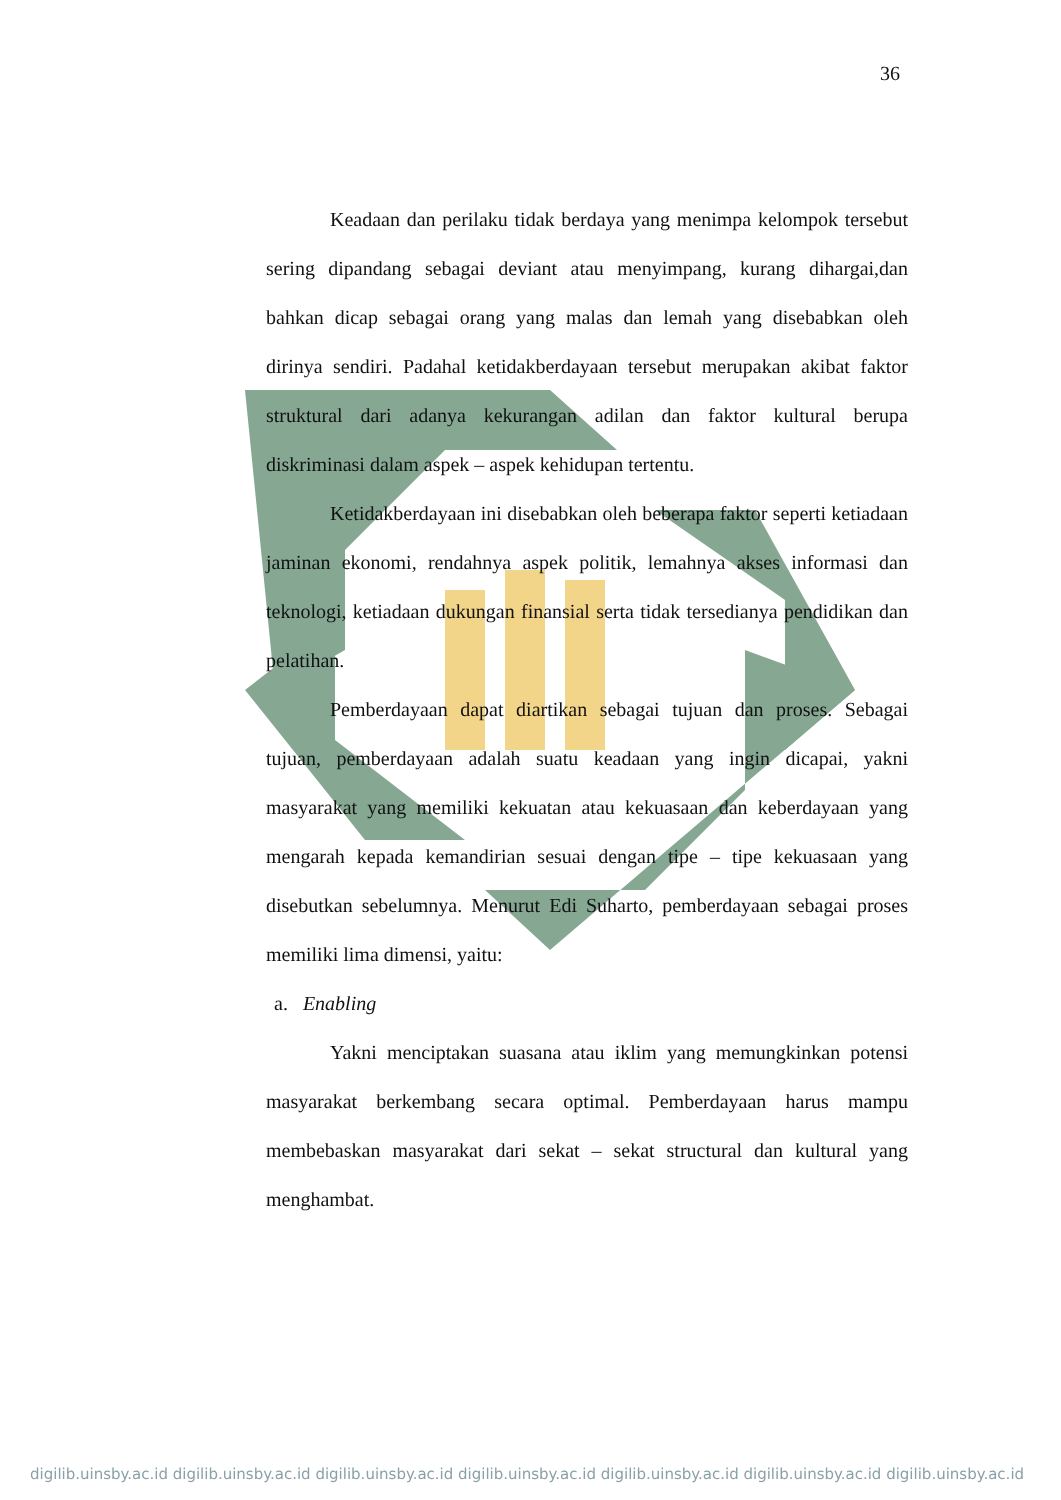36
Keadaan dan perilaku tidak berdaya yang menimpa kelompok tersebut sering dipandang sebagai deviant atau menyimpang, kurang dihargai,dan bahkan dicap sebagai orang yang malas dan lemah yang disebabkan oleh dirinya sendiri. Padahal ketidakberdayaan tersebut merupakan akibat faktor struktural dari adanya kekurangan adilan dan faktor kultural berupa diskriminasi dalam aspek – aspek kehidupan tertentu.
Ketidakberdayaan ini disebabkan oleh beberapa faktor seperti ketiadaan jaminan ekonomi, rendahnya aspek politik, lemahnya akses informasi dan teknologi, ketiadaan dukungan finansial serta tidak tersedianya pendidikan dan pelatihan.
Pemberdayaan dapat diartikan sebagai tujuan dan proses. Sebagai tujuan, pemberdayaan adalah suatu keadaan yang ingin dicapai, yakni masyarakat yang memiliki kekuatan atau kekuasaan dan keberdayaan yang mengarah kepada kemandirian sesuai dengan tipe – tipe kekuasaan yang disebutkan sebelumnya. Menurut Edi Suharto, pemberdayaan sebagai proses memiliki lima dimensi, yaitu:
a. Enabling
Yakni menciptakan suasana atau iklim yang memungkinkan potensi masyarakat berkembang secara optimal. Pemberdayaan harus mampu membebaskan masyarakat dari sekat – sekat structural dan kultural yang menghambat.
digilib.uinsby.ac.id digilib.uinsby.ac.id digilib.uinsby.ac.id digilib.uinsby.ac.id digilib.uinsby.ac.id digilib.uinsby.ac.id digilib.uinsby.ac.id